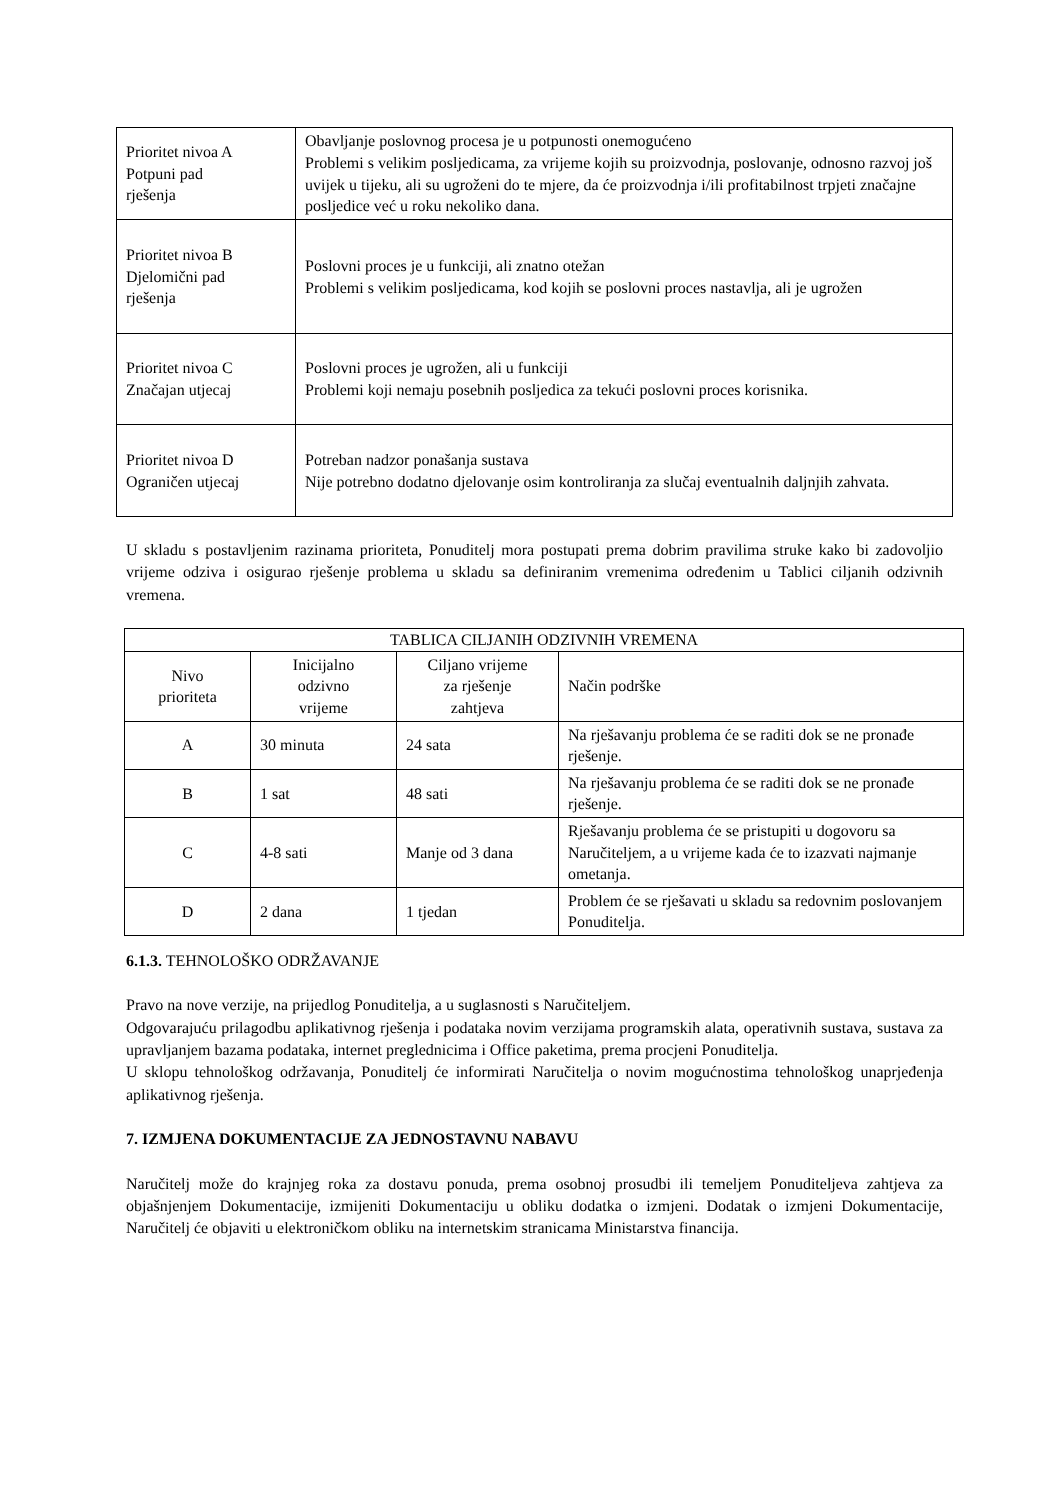| Prioritet nivoa A Potpuni pad rješenja | Obavljanje poslovnog procesa je u potpunosti onemogućeno Problemi s velikim posljedicama, za vrijeme kojih su proizvodnja, poslovanje, odnosno razvoj još uvijek u tijeku, ali su ugroženi do te mjere, da će proizvodnja i/ili profitabilnost trpjeti značajne posljedice već u roku nekoliko dana. |
| Prioritet nivoa B Djelomični pad rješenja | Poslovni proces je u funkciji, ali znatno otežan Problemi s velikim posljedicama, kod kojih se poslovni proces nastavlja, ali je ugrožen |
| Prioritet nivoa C Značajan utjecaj | Poslovni proces je ugrožen, ali u funkciji Problemi koji nemaju posebnih posljedica za tekući poslovni proces korisnika. |
| Prioritet nivoa D Ograničen utjecaj | Potreban nadzor ponašanja sustava Nije potrebno dodatno djelovanje osim kontroliranja za slučaj eventualnih daljnjih zahvata. |
U skladu s postavljenim razinama prioriteta, Ponuditelj mora postupati prema dobrim pravilima struke kako bi zadovoljio vrijeme odziva i osigurao rješenje problema u skladu sa definiranim vremenima određenim u Tablici ciljanih odzivnih vremena.
| TABLICA CILJANIH ODZIVNIH VREMENA | | | |
| --- | --- | --- | --- |
| Nivo prioriteta | Inicijalno odzivno vrijeme | Ciljano vrijeme za rješenje zahtjeva | Način podrške |
| A | 30 minuta | 24 sata | Na rješavanju problema će se raditi dok se ne pronađe rješenje. |
| B | 1 sat | 48 sati | Na rješavanju problema će se raditi dok se ne pronađe rješenje. |
| C | 4-8 sati | Manje od 3 dana | Rješavanju problema će se pristupiti u dogovoru sa Naručiteljem, a u vrijeme kada će to izazvati najmanje ometanja. |
| D | 2 dana | 1 tjedan | Problem će se rješavati u skladu sa redovnim poslovanjem Ponuditelja. |
6.1.3. TEHNOLOŠKO ODRŽAVANJE
Pravo na nove verzije, na prijedlog Ponuditelja, a u suglasnosti s Naručiteljem.
Odgovarajuću prilagodbu aplikativnog rješenja i podataka novim verzijama programskih alata, operativnih sustava, sustava za upravljanjem bazama podataka, internet preglednicima i Office paketima, prema procjeni Ponuditelja.
U sklopu tehnološkog održavanja, Ponuditelj će informirati Naručitelja o novim mogućnostima tehnološkog unaprjeđenja aplikativnog rješenja.
7. IZMJENA DOKUMENTACIJE ZA JEDNOSTAVNU NABAVU
Naručitelj može do krajnjeg roka za dostavu ponuda, prema osobnoj prosudbi ili temeljem Ponuditeljeva zahtjeva za objašnjenjem Dokumentacije, izmijeniti Dokumentaciju u obliku dodatka o izmjeni. Dodatak o izmjeni Dokumentacije, Naručitelj će objaviti u elektroničkom obliku na internetskim stranicama Ministarstva financija.